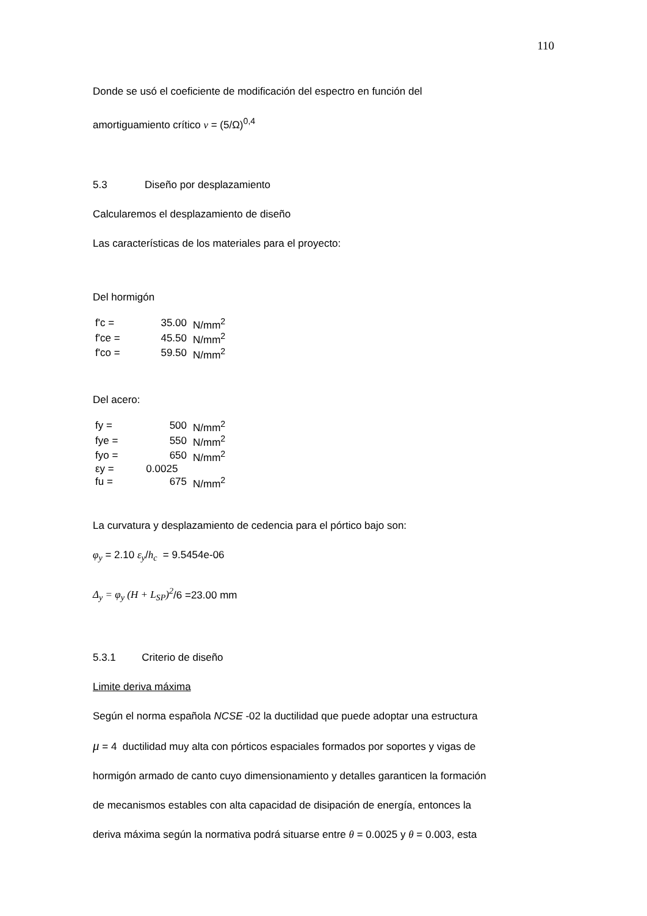110
Donde se usó el coeficiente de modificación del espectro en función del
amortiguamiento crítico v = (5/Ω)<sup>0,4</sup>
5.3 Diseño por desplazamiento
Calcularemos el desplazamiento de diseño
Las características de los materiales para el proyecto:
Del hormigón
| f'c = | 35.00 | N/mm<sup>2</sup> |
| f'ce = | 45.50 | N/mm<sup>2</sup> |
| f'co = | 59.50 | N/mm<sup>2</sup> |
Del acero:
| fy = | 500 | N/mm<sup>2</sup> |
| fye = | 550 | N/mm<sup>2</sup> |
| fyo = | 650 | N/mm<sup>2</sup> |
| εy = | 0.0025 | |
| fu = | 675 | N/mm<sup>2</sup> |
La curvatura y desplazamiento de cedencia para el pórtico bajo son:
φ<sub>y</sub> = 2.10 ε<sub>y</sub>/h<sub>c</sub> = 9.5454e-06
Δ<sub>y</sub> = φ<sub>y</sub> (H + L<sub>SP</sub>)<sup>2</sup>/6 =23.00 mm
5.3.1 Criterio de diseño
Limite deriva máxima
Según el norma española NCSE -02 la ductilidad que puede adoptar una estructura
μ = 4 ductilidad muy alta con pórticos espaciales formados por soportes y vigas de
hormigón armado de canto cuyo dimensionamiento y detalles garanticen la formación
de mecanismos estables con alta capacidad de disipación de energía, entonces la
deriva máxima según la normativa podrá situarse entre θ = 0.0025 y θ = 0.003, esta